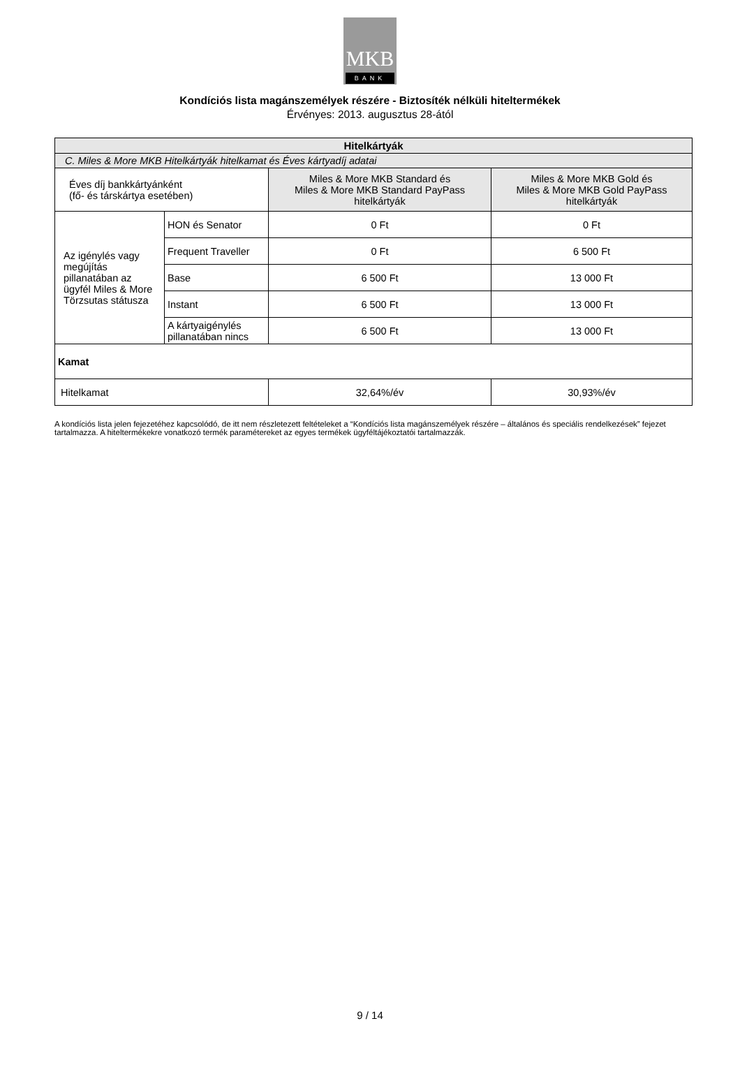MKB
BANK
Kondíciós lista magánszemélyek részére - Biztosíték nélküli hiteltermékek
Érvényes: 2013. augusztus 28-ától
| Hitelkártyák | | | |
| --- | --- | --- | --- |
| C. Miles & More MKB Hitelkártyák hitelkamat és Éves kártyadíj adatai | | | |
| Éves díj bankkártyánként (fő- és társkártya esetében) | | Miles & More MKB Standard és Miles & More MKB Standard PayPass hitelkártyák | Miles & More MKB Gold és Miles & More MKB Gold PayPass hitelkártyák |
| Az igénylés vagy megújítás pillanatában az ügyfél Miles & More Törzsutas státusza | HON és Senator | 0 Ft | 0 Ft |
| | Frequent Traveller | 0 Ft | 6 500 Ft |
| | Base | 6 500 Ft | 13 000 Ft |
| | Instant | 6 500 Ft | 13 000 Ft |
| | A kártyaigénylés pillanatában nincs | 6 500 Ft | 13 000 Ft |
| Kamat | | | |
| Hitelkamat | | 32,64%/év | 30,93%/év |
A kondíciós lista jelen fejezetéhez kapcsolódó, de itt nem részletezett feltételeket a “Kondíciós lista magánszemélyek részére – általános és speciális rendelkezések” fejezet tartalmazza. A hiteltermékekre vonatkozó termék paramétereket az egyes termékek ügyféltájékoztatói tartalmazzák.
9 / 14